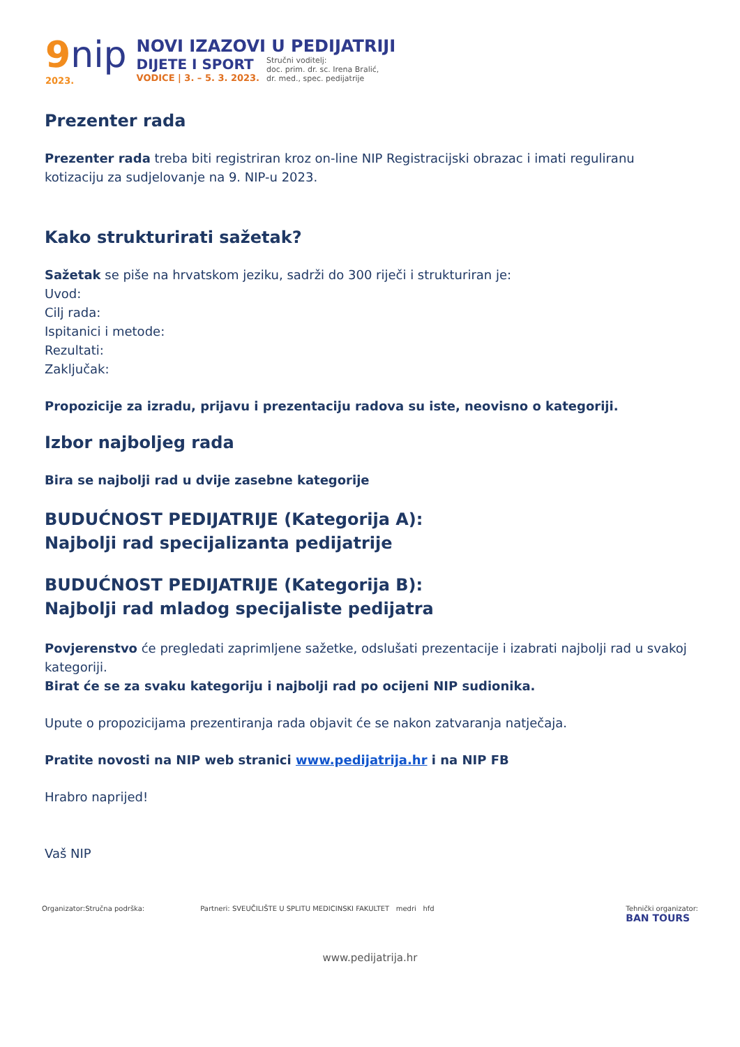9nip
2023.
NOVI IZAZOVI U PEDIJATRIJI
DIJETE I SPORT
VODICE | 3. – 5. 3. 2023.
Stručni voditelj:
doc. prim. dr. sc. Irena Bralić,
dr. med., spec. pedijatrije
Prezenter rada
Prezenter rada treba biti registriran kroz on-line NIP Registracijski obrazac i imati reguliranu kotizaciju za sudjelovanje na 9. NIP-u 2023.
Kako strukturirati sažetak?
Sažetak se piše na hrvatskom jeziku, sadrži do 300 riječi i strukturiran je:
Uvod:
Cilj rada:
Ispitanici i metode:
Rezultati:
Zaključak:
Propozicije za izradu, prijavu i prezentaciju radova su iste, neovisno o kategoriji.
Izbor najboljeg rada
Bira se najbolji rad u dvije zasebne kategorije
BUDUĆNOST PEDIJATRIJE (Kategorija A):
Najbolji rad specijalizanta pedijatrije
BUDUĆNOST PEDIJATRIJE (Kategorija B):
Najbolji rad mladog specijaliste pedijatra
Povjerenstvo će pregledati zaprimljene sažetke, odslušati prezentacije i izabrati najbolji rad u svakoj kategoriji.
Birat će se za svaku kategoriju i najbolji rad po ocijeni NIP sudionika.
Upute o propozicijama prezentiranja rada objavit će se nakon zatvaranja natječaja.
Pratite novosti na NIP web stranici www.pedijatrija.hr i na NIP FB
Hrabro naprijed!
Vaš NIP
Organizator: Stručna podrška: Partneri: SVEUČILIŠTE U SPLITU MEDICINSKI FAKULTET medri hfd
Tehnički organizator:
BAN TOURS
www.pedijatrija.hr